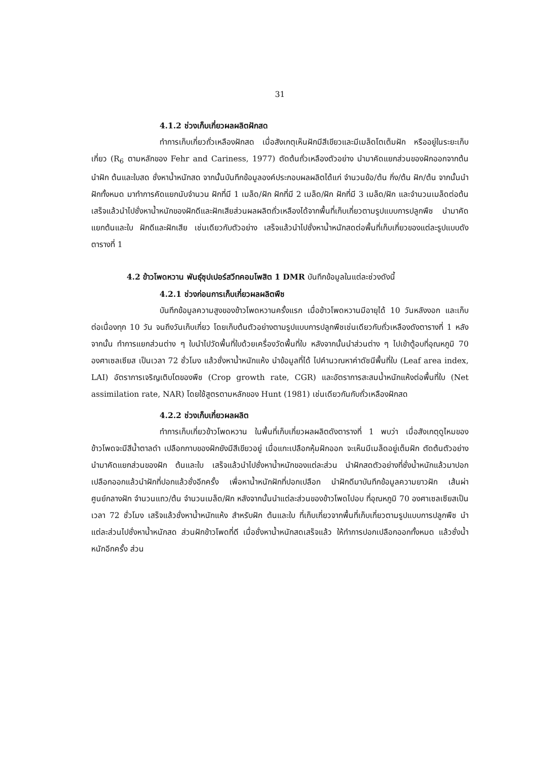31
4.1.2 ช่วงเก็บเกี่ยวผลผลิตฝักสด
ทำการเก็บเกี่ยวถั่วเหลืองฝักสด เมื่อสังเกตุเห็นฝักมีสีเขียวและมีเมล็ดโตเต็มฝัก หรืออยู่ในระยะเก็บเกี่ยว (R<sub>6</sub> ตามหลักของ Fehr and Cariness, 1977) ตัดต้นถั่วเหลืองตัวอย่าง นำมาคัดแยกส่วนของฝักออกจากต้น นำฝัก ต้นและใบสด ชั่งหาน้ำหนักสด จากนั้นบันทึกข้อมูลองค์ประกอบผลผลิตได้แก่ จำนวนข้อ/ต้น กิ่ง/ต้น ฝัก/ต้น จากนั้นนำฝักทั้งหมด มาทำการคัดแยกนับจำนวน ฝักที่มี 1 เมล็ด/ฝัก ฝักที่มี 2 เมล็ด/ฝัก ฝักที่มี 3 เมล็ด/ฝัก และจำนวนเมล็ดต่อต้น เสร็จแล้วนำไปชั่งหาน้ำหนักของฝักดีและฝักเสียส่วนผลผลิตถั่วเหลืองได้จากพื้นที่เก็บเกี่ยวตามรูปแบบการปลูกพืช นำมาคัดแยกต้นและใบ ฝักดีและฝักเสีย เช่นเดียวกับตัวอย่าง เสร็จแล้วนำไปชั่งหาน้ำหนักสดต่อพื้นที่เก็บเกี่ยวของแต่ละรูปแบบดังตารางที่ 1
4.2 ข้าวโพดหวาน พันธุ์ซุปเปอร์สวีทคอมโพสิต 1 DMR บันทึกข้อมูลในแต่ละช่วงดังนี้
4.2.1 ช่วงก่อนการเก็บเกี่ยวผลผลิตพืช
บันทึกข้อมูลความสูงของข้าวโพดหวานครั้งแรก เมื่อข้าวโพดหวานมีอายุได้ 10 วันหลังงอก และเก็บต่อเนื่องทุก 10 วัน จนถึงวันเก็บเกี่ยว โดยเก็บต้นตัวอย่างตามรูปแบบการปลูกพืชเช่นเดียวกับถั่วเหลืองดังตารางที่ 1 หลังจากนั้น ทำการแยกส่วนต่าง ๆ ใบนำไปวัดพื้นที่ใบด้วยเครื่องวัดพื้นที่ใบ หลังจากนั้นนำส่วนต่าง ๆ ไปเข้าตู้อบที่อุณหภูมิ 70 องศาเซลเซียส เป็นเวลา 72 ชั่วโมง แล้วชั่งหาน้ำหนักแห้ง นำข้อมูลที่ได้ ไปคำนวณหาค่าดัชนีพื้นที่ใบ (Leaf area index, LAI) อัตราการเจริญเติบโตของพืช (Crop growth rate, CGR) และอัตราการสะสมน้ำหนักแห้งต่อพื้นที่ใบ (Net assimilation rate, NAR) โดยใช้สูตรตามหลักของ Hunt (1981) เช่นเดียวกันกับถั่วเหลืองฝักสด
4.2.2 ช่วงเก็บเกี่ยวผลผลิต
ทำการเก็บเกี่ยวข้าวโพดหวาน ในพื้นที่เก็บเกี่ยวผลผลิตดังตารางที่ 1 พบว่า เมื่อสังเกตุดูไหมของข้าวโพดจะมีสีน้ำตาลดำ เปลือกกาบของฝักยังมีสีเขียวอยู่ เมื่อแกะเปลือกหุ้มฝักออก จะเห็นมีเมล็ดอยู่เต็มฝัก ตัดต้นตัวอย่างนำมาคัดแยกส่วนของฝัก ต้นและใบ เสร็จแล้วนำไปชั่งหาน้ำหนักของแต่ละส่วน นำฝักสดตัวอย่างที่ชั่งน้ำหนักแล้วมาปอกเปลือกออกแล้วนำฝักที่ปอกแล้วชั่งอีกครั้ง เพื่อหาน้ำหนักฝักที่ปอกเปลือก นำฝักดีมาบันทึกข้อมูลความยาวฝัก เส้นผ่าศูนย์กลางฝัก จำนวนแถว/ต้น จำนวนเมล็ด/ฝัก หลังจากนั้นนำแต่ละส่วนของข้าวโพดไปอบ ที่อุณหภูมิ 70 องศาเซลเซียสเป็นเวลา 72 ชั่วโมง เสร็จแล้วชั่งหาน้ำหนักแห้ง สำหรับฝัก ต้นและใบ ที่เก็บเกี่ยวจากพื้นที่เก็บเกี่ยวตามรูปแบบการปลูกพืช นำแต่ละส่วนไปชั่งหาน้ำหนักสด ส่วนฝักข้าวโพดที่ดี เมื่อชั่งหาน้ำหนักสดเสร็จแล้ว ให้ทำการปอกเปลือกออกทั้งหมด แล้วชั่งน้ำหนักอีกครั้ง ส่วน